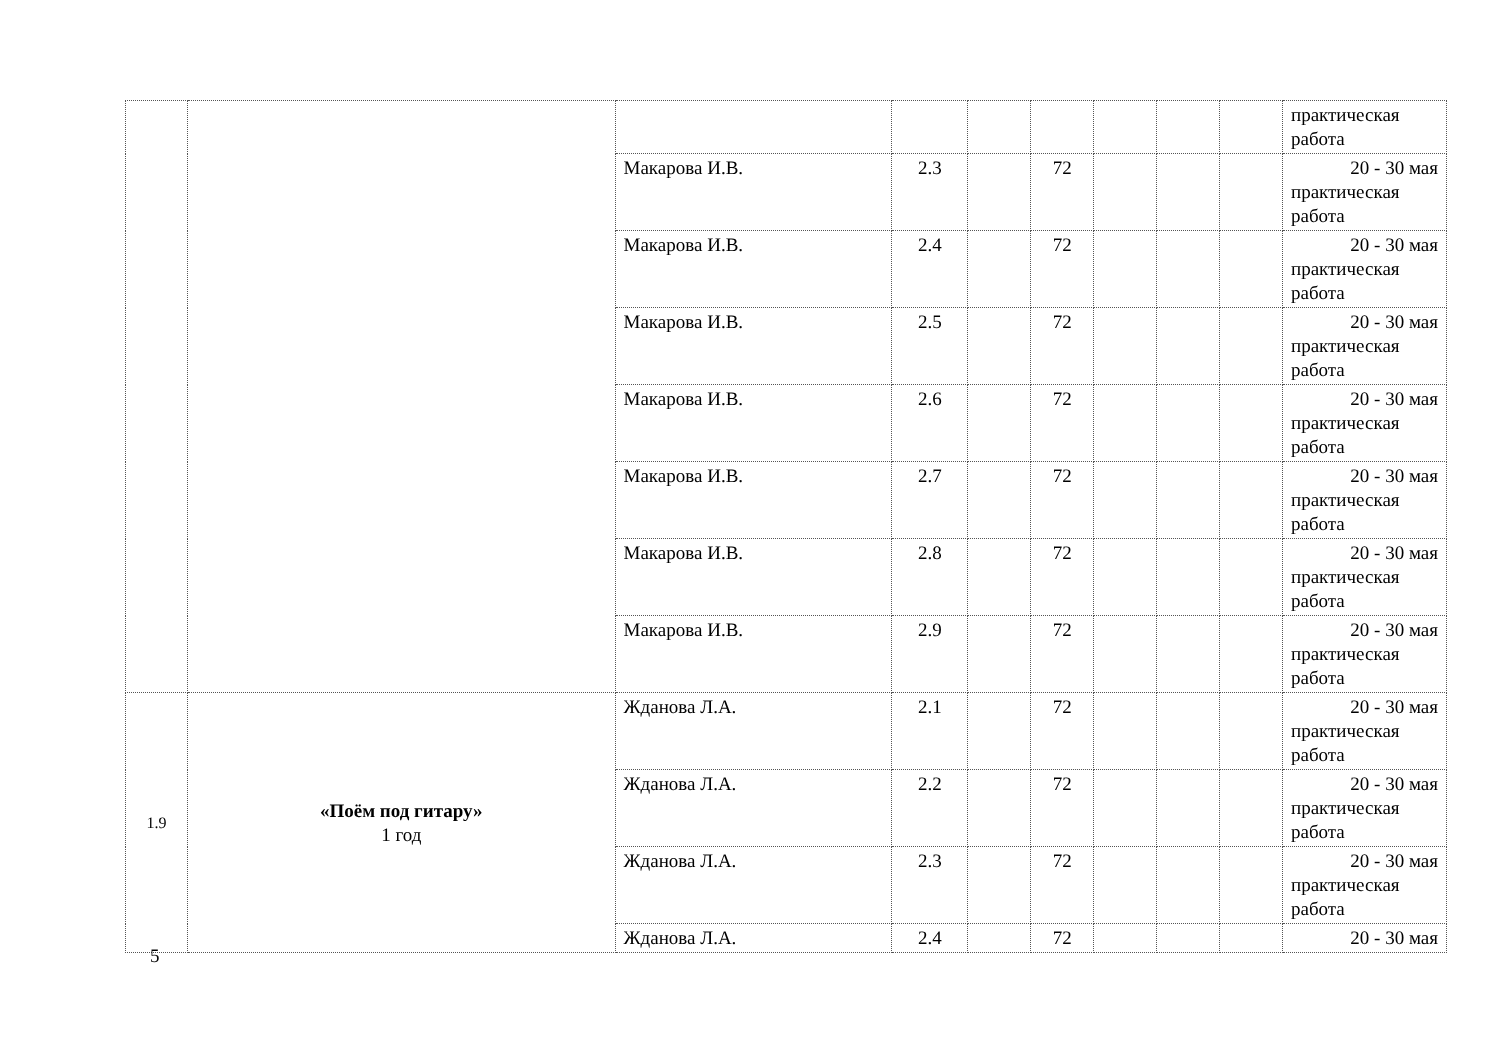| | | | | | | | | | практическая работа |
| | | Макарова И.В. | 2.3 | | 72 | | | | 20 - 30 мая практическая работа |
| | | Макарова И.В. | 2.4 | | 72 | | | | 20 - 30 мая практическая работа |
| | | Макарова И.В. | 2.5 | | 72 | | | | 20 - 30 мая практическая работа |
| | | Макарова И.В. | 2.6 | | 72 | | | | 20 - 30 мая практическая работа |
| | | Макарова И.В. | 2.7 | | 72 | | | | 20 - 30 мая практическая работа |
| | | Макарова И.В. | 2.8 | | 72 | | | | 20 - 30 мая практическая работа |
| | | Макарова И.В. | 2.9 | | 72 | | | | 20 - 30 мая практическая работа |
| 1.9 | «Поём под гитару» 1 год | Жданова Л.А. | 2.1 | | 72 | | | | 20 - 30 мая практическая работа |
| | | Жданова Л.А. | 2.2 | | 72 | | | | 20 - 30 мая практическая работа |
| | | Жданова Л.А. | 2.3 | | 72 | | | | 20 - 30 мая практическая работа |
| | | Жданова Л.А. | 2.4 | | 72 | | | | 20 - 30 мая |
5